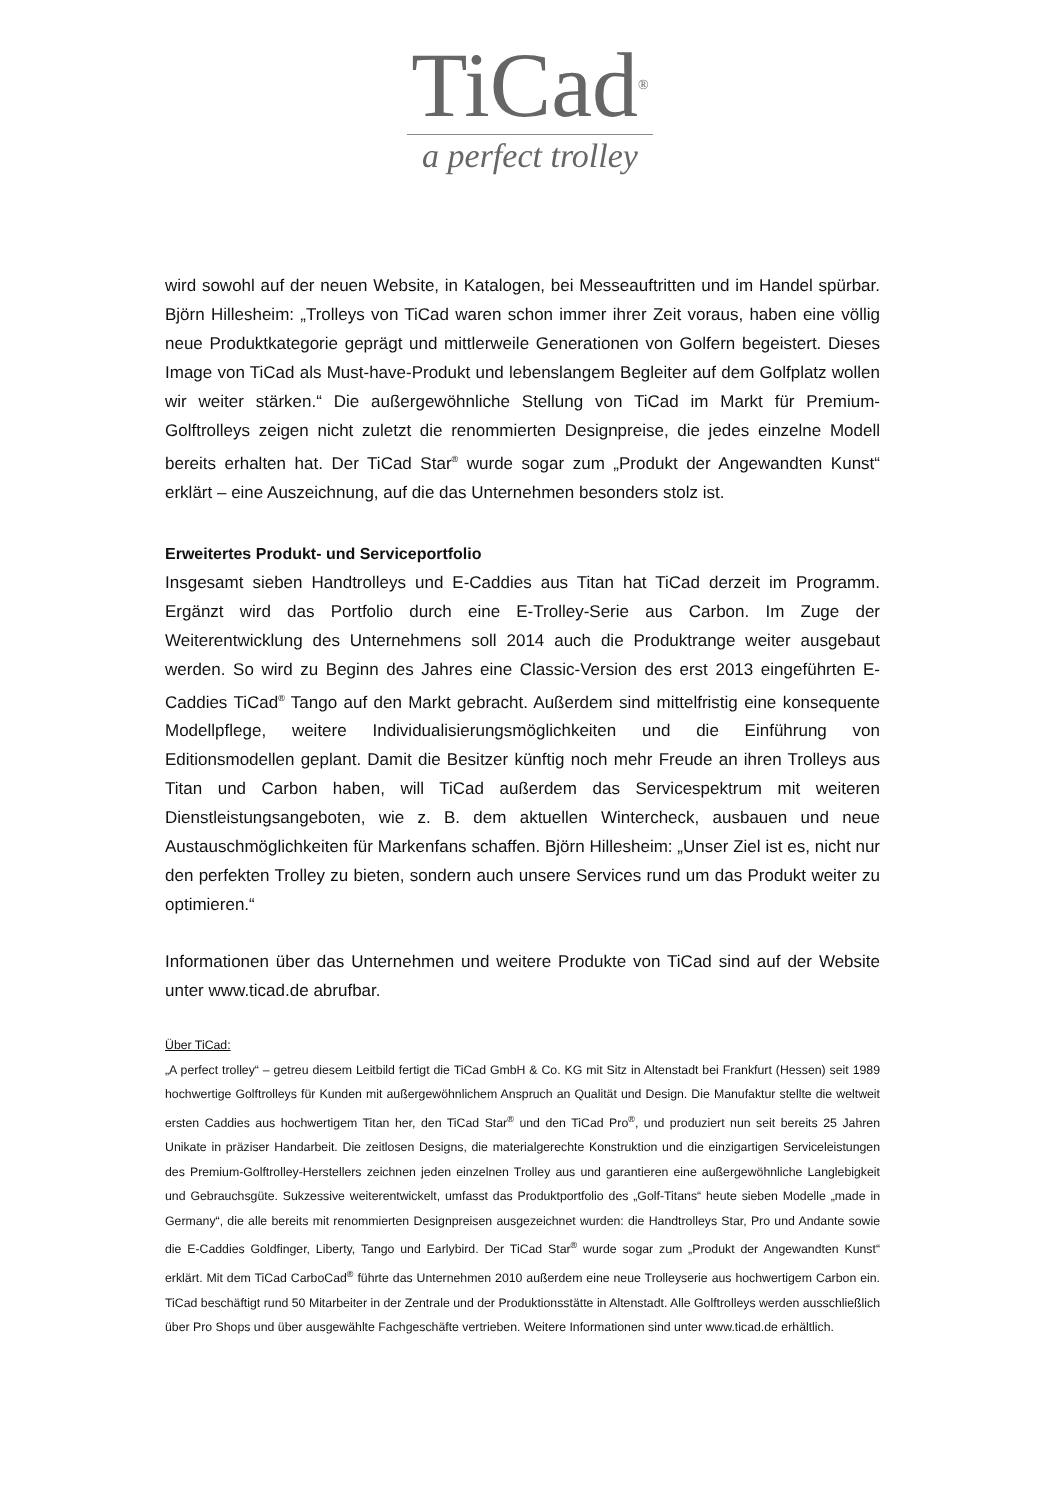TiCad<sup>®</sup>
a perfect trolley
wird sowohl auf der neuen Website, in Katalogen, bei Messeauftritten und im Handel spürbar. Björn Hillesheim: „Trolleys von TiCad waren schon immer ihrer Zeit voraus, haben eine völlig neue Produktkategorie geprägt und mittlerweile Generationen von Golfern begeistert. Dieses Image von TiCad als Must-have-Produkt und lebenslangem Begleiter auf dem Golfplatz wollen wir weiter stärken.“ Die außergewöhnliche Stellung von TiCad im Markt für Premium-Golftrolleys zeigen nicht zuletzt die renommierten Designpreise, die jedes einzelne Modell bereits erhalten hat. Der TiCad Star<sup>®</sup> wurde sogar zum „Produkt der Angewandten Kunst“ erklärt – eine Auszeichnung, auf die das Unternehmen besonders stolz ist.
Erweitertes Produkt- und Serviceportfolio
Insgesamt sieben Handtrolleys und E-Caddies aus Titan hat TiCad derzeit im Programm. Ergänzt wird das Portfolio durch eine E-Trolley-Serie aus Carbon. Im Zuge der Weiterentwicklung des Unternehmens soll 2014 auch die Produktrange weiter ausgebaut werden. So wird zu Beginn des Jahres eine Classic-Version des erst 2013 eingeführten E-Caddies TiCad<sup>®</sup> Tango auf den Markt gebracht. Außerdem sind mittelfristig eine konsequente Modellpflege, weitere Individualisierungsmöglichkeiten und die Einführung von Editionsmodellen geplant. Damit die Besitzer künftig noch mehr Freude an ihren Trolleys aus Titan und Carbon haben, will TiCad außerdem das Servicespektrum mit weiteren Dienstleistungsangeboten, wie z. B. dem aktuellen Wintercheck, ausbauen und neue Austauschmöglichkeiten für Markenfans schaffen. Björn Hillesheim: „Unser Ziel ist es, nicht nur den perfekten Trolley zu bieten, sondern auch unsere Services rund um das Produkt weiter zu optimieren.“
Informationen über das Unternehmen und weitere Produkte von TiCad sind auf der Website unter www.ticad.de abrufbar.
Über TiCad:
„A perfect trolley“ – getreu diesem Leitbild fertigt die TiCad GmbH & Co. KG mit Sitz in Altenstadt bei Frankfurt (Hessen) seit 1989 hochwertige Golftrolleys für Kunden mit außergewöhnlichem Anspruch an Qualität und Design. Die Manufaktur stellte die weltweit ersten Caddies aus hochwertigem Titan her, den TiCad Star<sup>®</sup> und den TiCad Pro<sup>®</sup>, und produziert nun seit bereits 25 Jahren Unikate in präziser Handarbeit. Die zeitlosen Designs, die materialgerechte Konstruktion und die einzigartigen Serviceleistungen des Premium-Golftrolley-Herstellers zeichnen jeden einzelnen Trolley aus und garantieren eine außergewöhnliche Langlebigkeit und Gebrauchsgüte. Sukzessive weiterentwickelt, umfasst das Produktportfolio des „Golf-Titans“ heute sieben Modelle „made in Germany“, die alle bereits mit renommierten Designpreisen ausgezeichnet wurden: die Handtrolleys Star, Pro und Andante sowie die E-Caddies Goldfinger, Liberty, Tango und Earlybird. Der TiCad Star<sup>®</sup> wurde sogar zum „Produkt der Angewandten Kunst“ erklärt. Mit dem TiCad CarboCad<sup>®</sup> führte das Unternehmen 2010 außerdem eine neue Trolleyserie aus hochwertigem Carbon ein. TiCad beschäftigt rund 50 Mitarbeiter in der Zentrale und der Produktionsstätte in Altenstadt. Alle Golftrolleys werden ausschließlich über Pro Shops und über ausgewählte Fachgeschäfte vertrieben. Weitere Informationen sind unter www.ticad.de erhältlich.